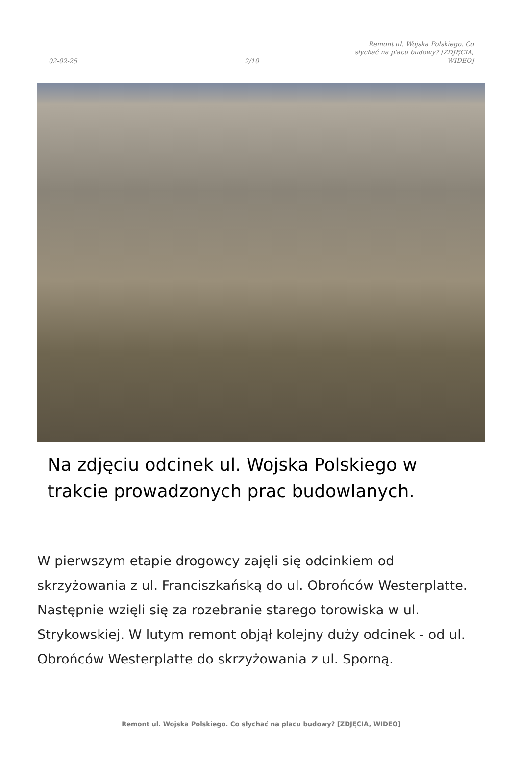02-02-25
2/10
Remont ul. Wojska Polskiego. Co słychać na placu budowy? [ZDJĘCIA, WIDEO]
Na zdjęciu odcinek ul. Wojska Polskiego w trakcie prowadzonych prac budowlanych.
W pierwszym etapie drogowcy zajęli się odcinkiem od skrzyżowania z ul. Franciszkańską do ul. Obrońców Westerplatte. Następnie wzięli się za rozebranie starego torowiska w ul. Strykowskiej. W lutym remont objął kolejny duży odcinek - od ul. Obrońców Westerplatte do skrzyżowania z ul. Sporną.
Remont ul. Wojska Polskiego. Co słychać na placu budowy? [ZDJĘCIA, WIDEO]